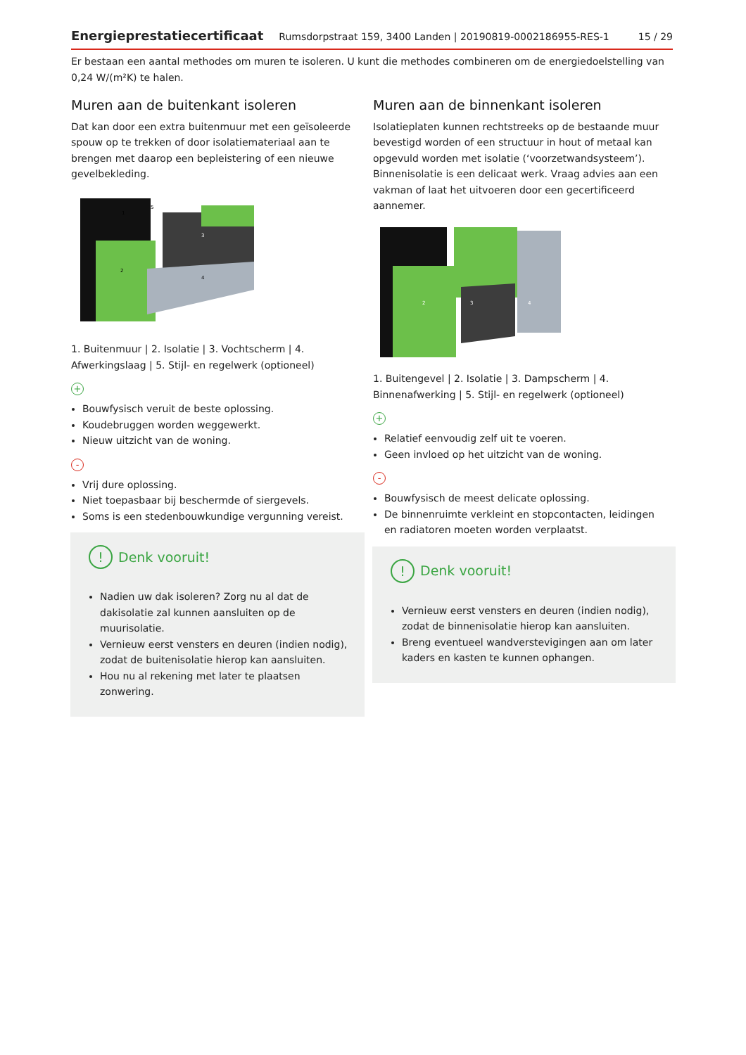Energieprestatiecertificaat Rumsdorpstraat 159, 3400 Landen | 20190819-0002186955-RES-1 15 / 29
Er bestaan een aantal methodes om muren te isoleren. U kunt die methodes combineren om de energiedoelstelling van 0,24 W/(m²K) te halen.
Muren aan de buitenkant isoleren
Dat kan door een extra buitenmuur met een geïsoleerde spouw op te trekken of door isolatiemateriaal aan te brengen met daarop een bepleistering of een nieuwe gevelbekleding.
1
2
3
4
5
1. Buitenmuur | 2. Isolatie | 3. Vochtscherm | 4. Afwerkingslaag | 5. Stijl- en regelwerk (optioneel)
+
Bouwfysisch veruit de beste oplossing.
Koudebruggen worden weggewerkt.
Nieuw uitzicht van de woning.
-
Vrij dure oplossing.
Niet toepasbaar bij beschermde of siergevels.
Soms is een stedenbouwkundige vergunning vereist.
! Denk vooruit!
Nadien uw dak isoleren? Zorg nu al dat de dakisolatie zal kunnen aansluiten op de muurisolatie.
Vernieuw eerst vensters en deuren (indien nodig), zodat de buitenisolatie hierop kan aansluiten.
Hou nu al rekening met later te plaatsen zonwering.
Muren aan de binnenkant isoleren
Isolatieplaten kunnen rechtstreeks op de bestaande muur bevestigd worden of een structuur in hout of metaal kan opgevuld worden met isolatie (‘voorzetwandsysteem’). Binnenisolatie is een delicaat werk. Vraag advies aan een vakman of laat het uitvoeren door een gecertificeerd aannemer.
2
3
4
1. Buitengevel | 2. Isolatie | 3. Dampscherm | 4. Binnenafwerking | 5. Stijl- en regelwerk (optioneel)
+
Relatief eenvoudig zelf uit te voeren.
Geen invloed op het uitzicht van de woning.
-
Bouwfysisch de meest delicate oplossing.
De binnenruimte verkleint en stopcontacten, leidingen en radiatoren moeten worden verplaatst.
! Denk vooruit!
Vernieuw eerst vensters en deuren (indien nodig), zodat de binnenisolatie hierop kan aansluiten.
Breng eventueel wandverstevigingen aan om later kaders en kasten te kunnen ophangen.